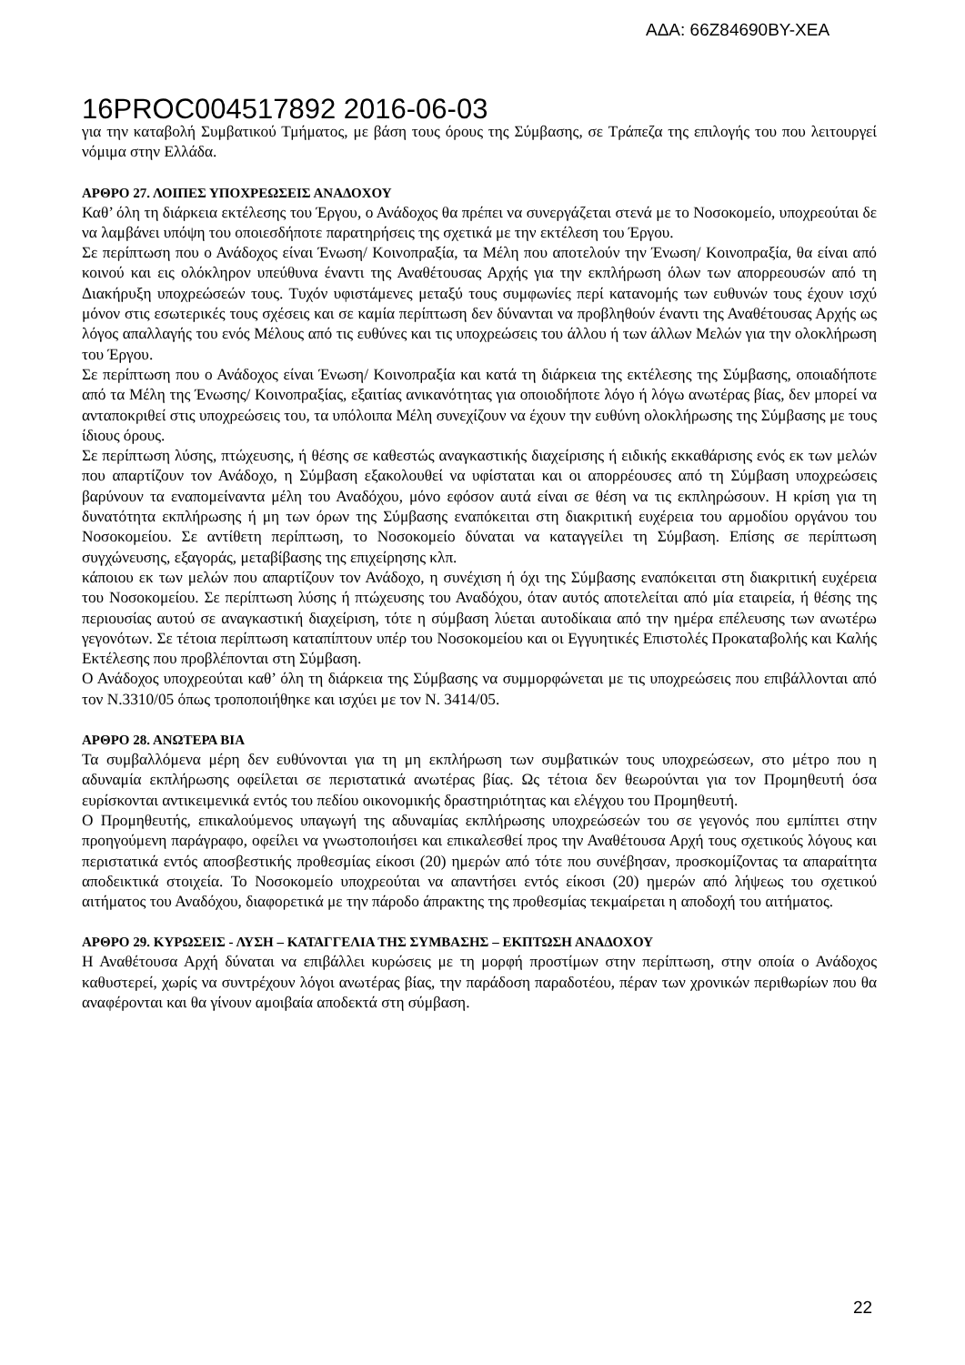ΑΔΑ: 66Ζ84690ΒΥ-ΧΕΑ
16PROC004517892 2016-06-03
για την καταβολή Συμβατικού Τμήματος, με βάση τους όρους της Σύμβασης, σε Τράπεζα της επιλογής του που λειτουργεί νόμιμα στην Ελλάδα.
ΑΡΘΡΟ 27. ΛΟΙΠΕΣ ΥΠΟΧΡΕΩΣΕΙΣ ΑΝΑΔΟΧΟΥ
Καθ’ όλη τη διάρκεια εκτέλεσης του Έργου, ο Ανάδοχος θα πρέπει να συνεργάζεται στενά με το Νοσοκομείο, υποχρεούται δε να λαμβάνει υπόψη του οποιεσδήποτε παρατηρήσεις της σχετικά με την εκτέλεση του Έργου.
Σε περίπτωση που ο Ανάδοχος είναι Ένωση/ Κοινοπραξία, τα Μέλη που αποτελούν την Ένωση/ Κοινοπραξία, θα είναι από κοινού και εις ολόκληρον υπεύθυνα έναντι της Αναθέτουσας Αρχής για την εκπλήρωση όλων των απορρεουσών από τη Διακήρυξη υποχρεώσεών τους. Τυχόν υφιστάμενες μεταξύ τους συμφωνίες περί κατανομής των ευθυνών τους έχουν ισχύ μόνον στις εσωτερικές τους σχέσεις και σε καμία περίπτωση δεν δύνανται να προβληθούν έναντι της Αναθέτουσας Αρχής ως λόγος απαλλαγής του ενός Μέλους από τις ευθύνες και τις υποχρεώσεις του άλλου ή των άλλων Μελών για την ολοκλήρωση του Έργου.
Σε περίπτωση που ο Ανάδοχος είναι Ένωση/ Κοινοπραξία και κατά τη διάρκεια της εκτέλεσης της Σύμβασης, οποιαδήποτε από τα Μέλη της Ένωσης/ Κοινοπραξίας, εξαιτίας ανικανότητας για οποιοδήποτε λόγο ή λόγω ανωτέρας βίας, δεν μπορεί να ανταποκριθεί στις υποχρεώσεις του, τα υπόλοιπα Μέλη συνεχίζουν να έχουν την ευθύνη ολοκλήρωσης της Σύμβασης με τους ίδιους όρους.
Σε περίπτωση λύσης, πτώχευσης, ή θέσης σε καθεστώς αναγκαστικής διαχείρισης ή ειδικής εκκαθάρισης ενός εκ των μελών που απαρτίζουν τον Ανάδοχο, η Σύμβαση εξακολουθεί να υφίσταται και οι απορρέουσες από τη Σύμβαση υποχρεώσεις βαρύνουν τα εναπομείναντα μέλη του Αναδόχου, μόνο εφόσον αυτά είναι σε θέση να τις εκπληρώσουν. Η κρίση για τη δυνατότητα εκπλήρωσης ή μη των όρων της Σύμβασης εναπόκειται στη διακριτική ευχέρεια του αρμοδίου οργάνου του Νοσοκομείου. Σε αντίθετη περίπτωση, το Νοσοκομείο δύναται να καταγγείλει τη Σύμβαση. Επίσης σε περίπτωση συγχώνευσης, εξαγοράς, μεταβίβασης της επιχείρησης κλπ.
κάποιου εκ των μελών που απαρτίζουν τον Ανάδοχο, η συνέχιση ή όχι της Σύμβασης εναπόκειται στη διακριτική ευχέρεια του Νοσοκομείου. Σε περίπτωση λύσης ή πτώχευσης του Αναδόχου, όταν αυτός αποτελείται από μία εταιρεία, ή θέσης της περιουσίας αυτού σε αναγκαστική διαχείριση, τότε η σύμβαση λύεται αυτοδίκαια από την ημέρα επέλευσης των ανωτέρω γεγονότων. Σε τέτοια περίπτωση καταπίπτουν υπέρ του Νοσοκομείου και οι Εγγυητικές Επιστολές Προκαταβολής και Καλής Εκτέλεσης που προβλέπονται στη Σύμβαση.
Ο Ανάδοχος υποχρεούται καθ’ όλη τη διάρκεια της Σύμβασης να συμμορφώνεται με τις υποχρεώσεις που επιβάλλονται από τον Ν.3310/05 όπως τροποποιήθηκε και ισχύει με τον Ν. 3414/05.
ΑΡΘΡΟ 28. ΑΝΩΤΕΡΑ ΒΙΑ
Τα συμβαλλόμενα μέρη δεν ευθύνονται για τη μη εκπλήρωση των συμβατικών τους υποχρεώσεων, στο μέτρο που η αδυναμία εκπλήρωσης οφείλεται σε περιστατικά ανωτέρας βίας. Ως τέτοια δεν θεωρούνται για τον Προμηθευτή όσα ευρίσκονται αντικειμενικά εντός του πεδίου οικονομικής δραστηριότητας και ελέγχου του Προμηθευτή.
Ο Προμηθευτής, επικαλούμενος υπαγωγή της αδυναμίας εκπλήρωσης υποχρεώσεών του σε γεγονός που εμπίπτει στην προηγούμενη παράγραφο, οφείλει να γνωστοποιήσει και επικαλεσθεί προς την Αναθέτουσα Αρχή τους σχετικούς λόγους και περιστατικά εντός αποσβεστικής προθεσμίας είκοσι (20) ημερών από τότε που συνέβησαν, προσκομίζοντας τα απαραίτητα αποδεικτικά στοιχεία. Το Νοσοκομείο υποχρεούται να απαντήσει εντός είκοσι (20) ημερών από λήψεως του σχετικού αιτήματος του Αναδόχου, διαφορετικά με την πάροδο άπρακτης της προθεσμίας τεκμαίρεται η αποδοχή του αιτήματος.
ΑΡΘΡΟ 29. ΚΥΡΩΣΕΙΣ - ΛΥΣΗ – ΚΑΤΑΓΓΕΛΙΑ ΤΗΣ ΣΥΜΒΑΣΗΣ – ΕΚΠΤΩΣΗ ΑΝΑΔΟΧΟΥ
Η Αναθέτουσα Αρχή δύναται να επιβάλλει κυρώσεις με τη μορφή προστίμων στην περίπτωση, στην οποία ο Ανάδοχος καθυστερεί, χωρίς να συντρέχουν λόγοι ανωτέρας βίας, την παράδοση παραδοτέου, πέραν των χρονικών περιθωρίων που θα αναφέρονται και θα γίνουν αμοιβαία αποδεκτά στη σύμβαση.
22